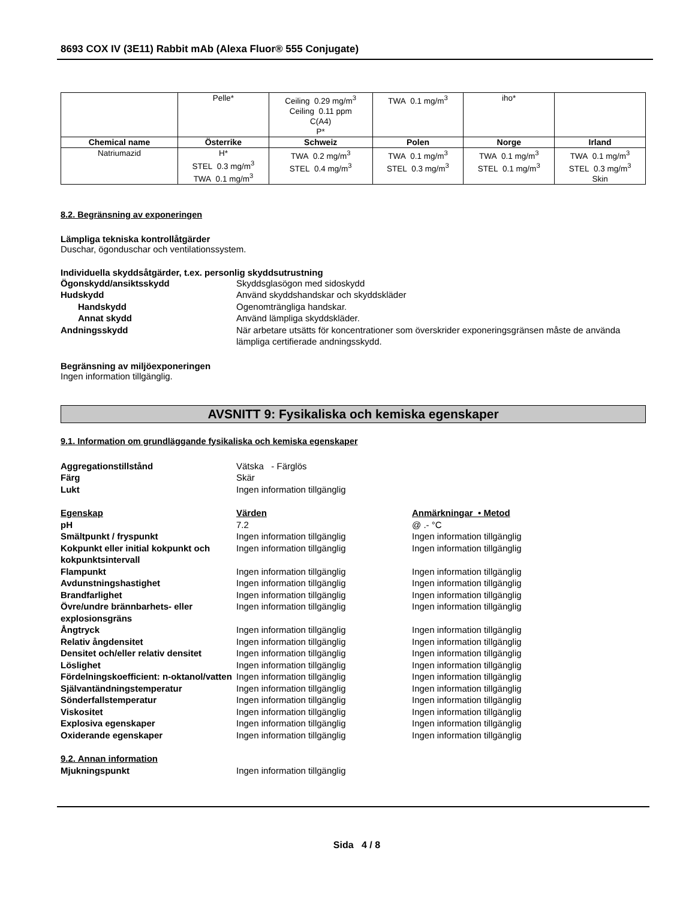8693 COX IV (3E11) Rabbit mAb (Alexa Fluor® 555 Conjugate)
| | Pelle* | Ceiling 0.29 mg/m<sup>3</sup> Ceiling 0.11 ppm C(A4) P* | TWA 0.1 mg/m<sup>3</sup> | iho* | |
| Chemical name | Österrike | Schweiz | Polen | Norge | Irland |
| Natriumazid | H* STEL 0.3 mg/m<sup>3</sup> TWA 0.1 mg/m<sup>3</sup> | TWA 0.2 mg/m<sup>3</sup> STEL 0.4 mg/m<sup>3</sup> | TWA 0.1 mg/m<sup>3</sup> STEL 0.3 mg/m<sup>3</sup> | TWA 0.1 mg/m<sup>3</sup> STEL 0.1 mg/m<sup>3</sup> | TWA 0.1 mg/m<sup>3</sup> STEL 0.3 mg/m<sup>3</sup> Skin |
8.2. Begränsning av exponeringen
Lämpliga tekniska kontrollåtgärder
Duschar, ögonduschar och ventilationssystem.
Individuella skyddsåtgärder, t.ex. personlig skyddsutrustning
Ögonskydd/ansiktsskydd
Skyddsglasögon med sidoskydd
Hudskydd
Använd skyddshandskar och skyddskläder
Handskydd
Ogenomträngliga handskar.
Annat skydd
Använd lämpliga skyddskläder.
Andningsskydd
När arbetare utsätts för koncentrationer som överskrider exponeringsgränsen måste de använda lämpliga certifierade andningsskydd.
Begränsning av miljöexponeringen
Ingen information tillgänglig.
AVSNITT 9: Fysikaliska och kemiska egenskaper
9.1. Information om grundläggande fysikaliska och kemiska egenskaper
Aggregationstillstånd
Vätska - Färglös
Färg
Skär
Lukt
Ingen information tillgänglig
Egenskap
Värden
Anmärkningar • Metod
pH
7.2
@ .- °C
Smältpunkt / fryspunkt
Ingen information tillgänglig
Ingen information tillgänglig
Kokpunkt eller initial kokpunkt och kokpunktsintervall
Ingen information tillgänglig
Ingen information tillgänglig
Flampunkt
Ingen information tillgänglig
Ingen information tillgänglig
Avdunstningshastighet
Ingen information tillgänglig
Ingen information tillgänglig
Brandfarlighet
Ingen information tillgänglig
Ingen information tillgänglig
Övre/undre brännbarhets- eller explosionsgräns
Ingen information tillgänglig
Ingen information tillgänglig
Ångtryck
Ingen information tillgänglig
Ingen information tillgänglig
Relativ ångdensitet
Ingen information tillgänglig
Ingen information tillgänglig
Densitet och/eller relativ densitet
Ingen information tillgänglig
Ingen information tillgänglig
Löslighet
Ingen information tillgänglig
Ingen information tillgänglig
Fördelningskoefficient: n-oktanol/vatten
Ingen information tillgänglig
Ingen information tillgänglig
Självantändningstemperatur
Ingen information tillgänglig
Ingen information tillgänglig
Sönderfallstemperatur
Ingen information tillgänglig
Ingen information tillgänglig
Viskositet
Ingen information tillgänglig
Ingen information tillgänglig
Explosiva egenskaper
Ingen information tillgänglig
Ingen information tillgänglig
Oxiderande egenskaper
Ingen information tillgänglig
Ingen information tillgänglig
9.2. Annan information
Mjukningspunkt
Ingen information tillgänglig
Sida 4 / 8